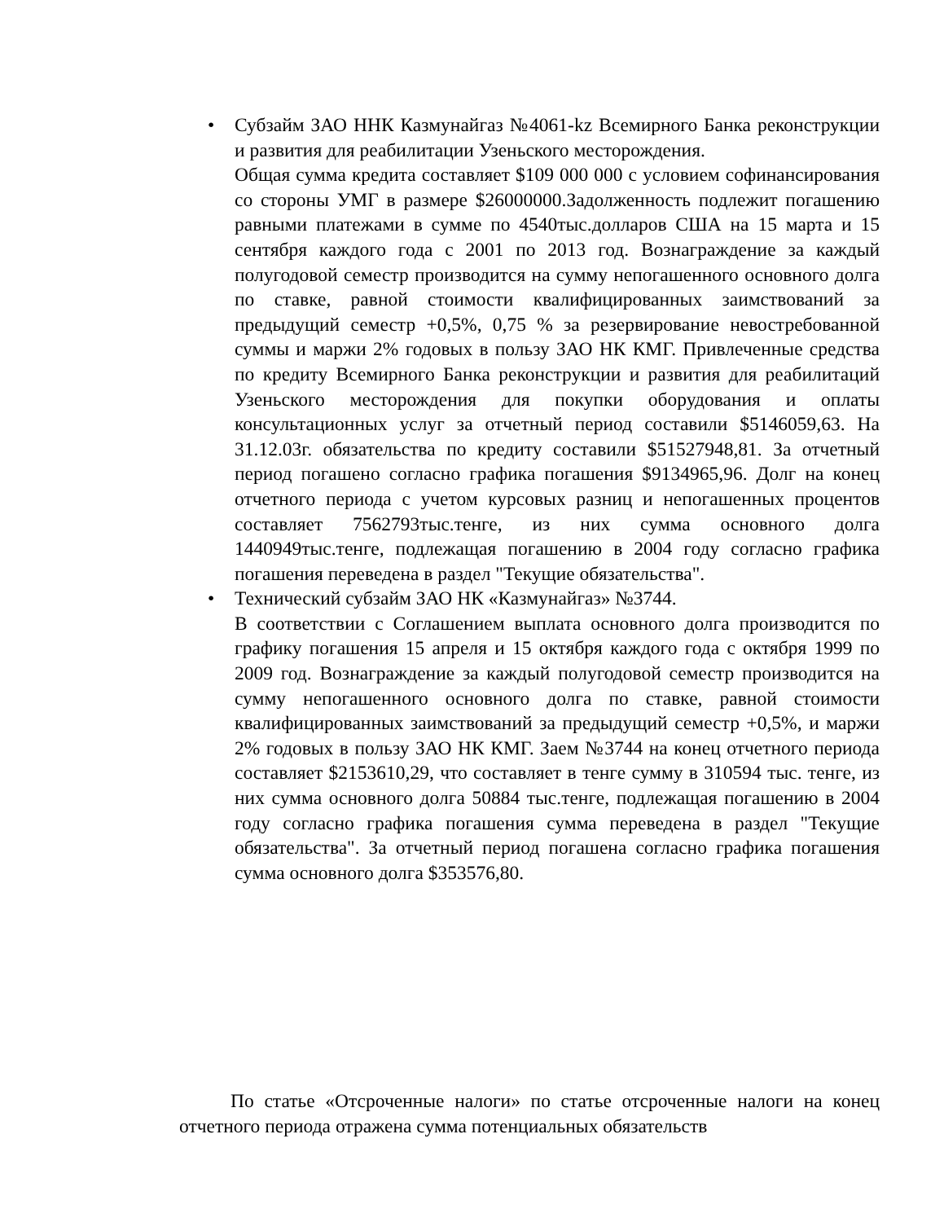•
Субзайм ЗАО ННК Казмунайгаз №4061-kz Всемирного Банка реконструкции и развития для реабилитации Узеньского месторождения.
Общая сумма кредита составляет $109 000 000 с условием софинансирования со стороны УМГ в размере $26000000.Задолженность подлежит погашению равными платежами в сумме по 4540тыс.долларов США на 15 марта и 15 сентября каждого года с 2001 по 2013 год. Вознаграждение за каждый полугодовой семестр производится на сумму непогашенного основного долга по ставке, равной стоимости квалифицированных заимствований за предыдущий семестр +0,5%, 0,75 % за резервирование невостребованной суммы и маржи 2% годовых в пользу ЗАО НК КМГ. Привлеченные средства по кредиту Всемирного Банка реконструкции и развития для реабилитаций Узеньского месторождения для покупки оборудования и оплаты консультационных услуг за отчетный период составили $5146059,63. На 31.12.03г. обязательства по кредиту составили $51527948,81. За отчетный период погашено согласно графика погашения $9134965,96. Долг на конец отчетного периода с учетом курсовых разниц и непогашенных процентов составляет 7562793тыс.тенге, из них сумма основного долга 1440949тыс.тенге, подлежащая погашению в 2004 году согласно графика погашения переведена в раздел "Текущие обязательства".
•
Технический субзайм ЗАО НК «Казмунайгаз» №3744.
В соответствии с Соглашением выплата основного долга производится по графику погашения 15 апреля и 15 октября каждого года с октября 1999 по 2009 год. Вознаграждение за каждый полугодовой семестр производится на сумму непогашенного основного долга по ставке, равной стоимости квалифицированных заимствований за предыдущий семестр +0,5%, и маржи 2% годовых в пользу ЗАО НК КМГ. Заем №3744 на конец отчетного периода составляет $2153610,29, что составляет в тенге сумму в 310594 тыс. тенге, из них сумма основного долга 50884 тыс.тенге, подлежащая погашению в 2004 году согласно графика погашения сумма переведена в раздел "Текущие обязательства". За отчетный период погашена согласно графика погашения сумма основного долга $353576,80.
По статье «Отсроченные налоги» по статье отсроченные налоги на конец отчетного периода отражена сумма потенциальных обязательств